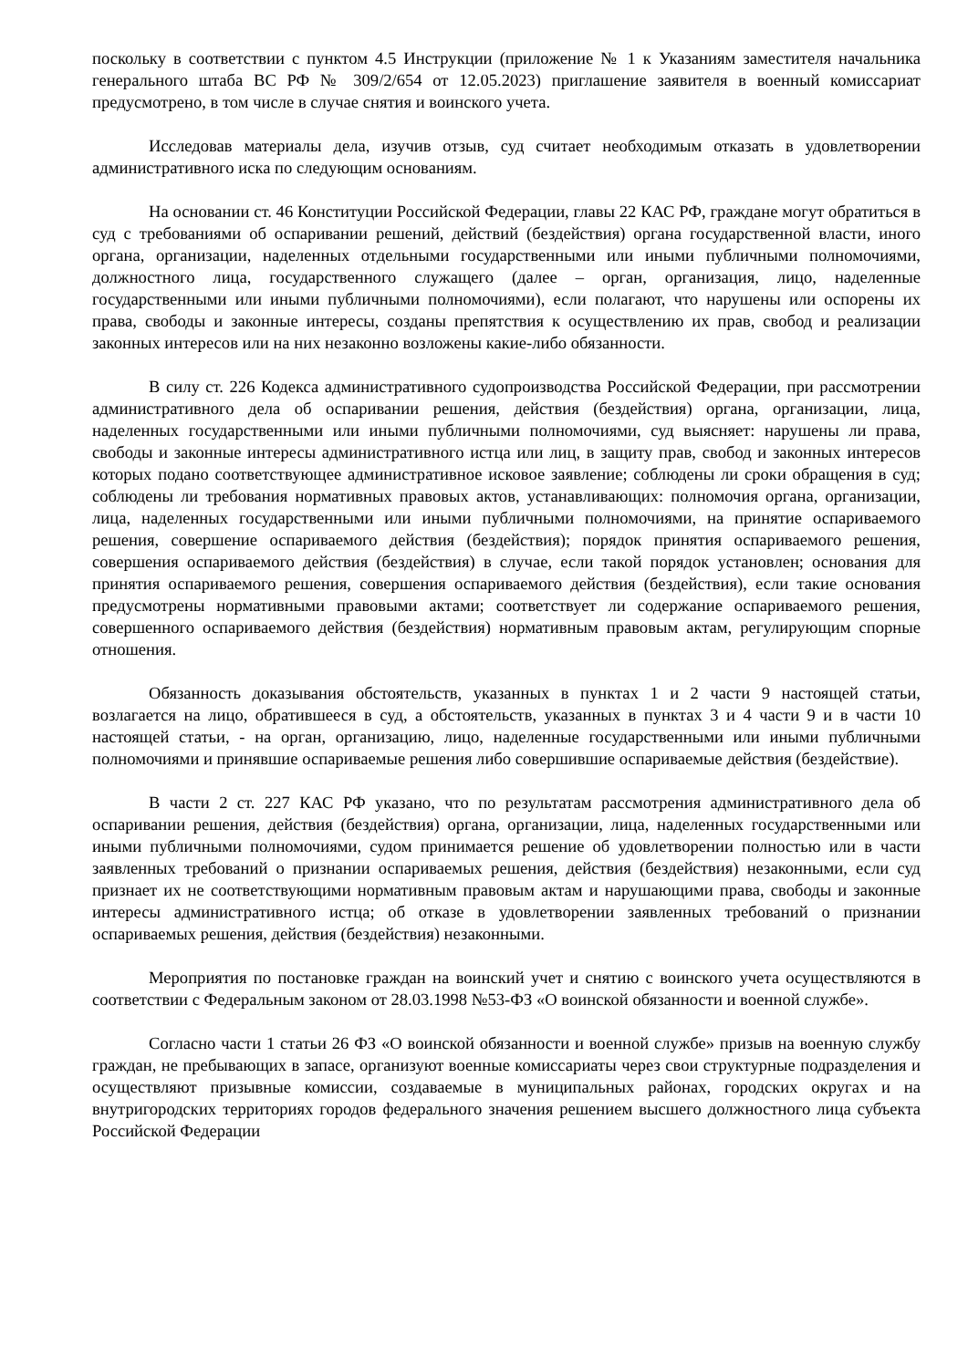поскольку в соответствии с пунктом 4.5 Инструкции (приложение № 1 к Указаниям заместителя начальника генерального штаба ВС РФ № 309/2/654 от 12.05.2023) приглашение заявителя в военный комиссариат предусмотрено, в том числе в случае снятия и воинского учета.
Исследовав материалы дела, изучив отзыв, суд считает необходимым отказать в удовлетворении административного иска по следующим основаниям.
На основании ст. 46 Конституции Российской Федерации, главы 22 КАС РФ, граждане могут обратиться в суд с требованиями об оспаривании решений, действий (бездействия) органа государственной власти, иного органа, организации, наделенных отдельными государственными или иными публичными полномочиями, должностного лица, государственного служащего (далее – орган, организация, лицо, наделенные государственными или иными публичными полномочиями), если полагают, что нарушены или оспорены их права, свободы и законные интересы, созданы препятствия к осуществлению их прав, свобод и реализации законных интересов или на них незаконно возложены какие-либо обязанности.
В силу ст. 226 Кодекса административного судопроизводства Российской Федерации, при рассмотрении административного дела об оспаривании решения, действия (бездействия) органа, организации, лица, наделенных государственными или иными публичными полномочиями, суд выясняет: нарушены ли права, свободы и законные интересы административного истца или лиц, в защиту прав, свобод и законных интересов которых подано соответствующее административное исковое заявление; соблюдены ли сроки обращения в суд; соблюдены ли требования нормативных правовых актов, устанавливающих: полномочия органа, организации, лица, наделенных государственными или иными публичными полномочиями, на принятие оспариваемого решения, совершение оспариваемого действия (бездействия); порядок принятия оспариваемого решения, совершения оспариваемого действия (бездействия) в случае, если такой порядок установлен; основания для принятия оспариваемого решения, совершения оспариваемого действия (бездействия), если такие основания предусмотрены нормативными правовыми актами; соответствует ли содержание оспариваемого решения, совершенного оспариваемого действия (бездействия) нормативным правовым актам, регулирующим спорные отношения.
Обязанность доказывания обстоятельств, указанных в пунктах 1 и 2 части 9 настоящей статьи, возлагается на лицо, обратившееся в суд, а обстоятельств, указанных в пунктах 3 и 4 части 9 и в части 10 настоящей статьи, - на орган, организацию, лицо, наделенные государственными или иными публичными полномочиями и принявшие оспариваемые решения либо совершившие оспариваемые действия (бездействие).
В части 2 ст. 227 КАС РФ указано, что по результатам рассмотрения административного дела об оспаривании решения, действия (бездействия) органа, организации, лица, наделенных государственными или иными публичными полномочиями, судом принимается решение об удовлетворении полностью или в части заявленных требований о признании оспариваемых решения, действия (бездействия) незаконными, если суд признает их не соответствующими нормативным правовым актам и нарушающими права, свободы и законные интересы административного истца; об отказе в удовлетворении заявленных требований о признании оспариваемых решения, действия (бездействия) незаконными.
Мероприятия по постановке граждан на воинский учет и снятию с воинского учета осуществляются в соответствии с Федеральным законом от 28.03.1998 №53-ФЗ «О воинской обязанности и военной службе».
Согласно части 1 статьи 26 ФЗ «О воинской обязанности и военной службе» призыв на военную службу граждан, не пребывающих в запасе, организуют военные комиссариаты через свои структурные подразделения и осуществляют призывные комиссии, создаваемые в муниципальных районах, городских округах и на внутригородских территориях городов федерального значения решением высшего должностного лица субъекта Российской Федерации